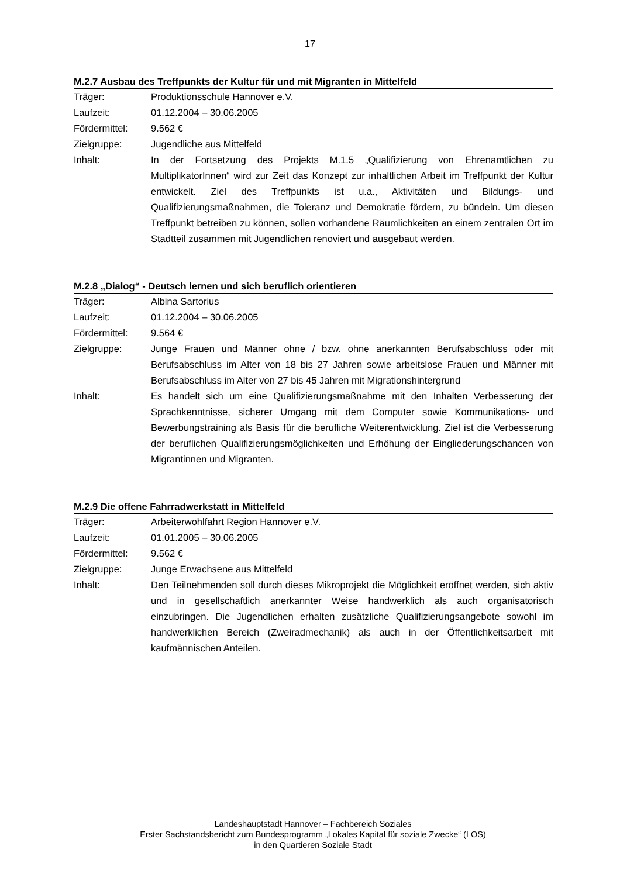17
M.2.7 Ausbau des Treffpunkts der Kultur für und mit Migranten in Mittelfeld
| Träger: | Produktionsschule Hannover e.V. |
| Laufzeit: | 01.12.2004 – 30.06.2005 |
| Fördermittel: | 9.562 € |
| Zielgruppe: | Jugendliche aus Mittelfeld |
| Inhalt: | In der Fortsetzung des Projekts M.1.5 „Qualifizierung von Ehrenamtlichen zu MultiplikatorInnen“ wird zur Zeit das Konzept zur inhaltlichen Arbeit im Treffpunkt der Kultur entwickelt. Ziel des Treffpunkts ist u.a., Aktivitäten und Bildungs- und Qualifizierungsmaßnahmen, die Toleranz und Demokratie fördern, zu bündeln. Um diesen Treffpunkt betreiben zu können, sollen vorhandene Räumlichkeiten an einem zentralen Ort im Stadtteil zusammen mit Jugendlichen renoviert und ausgebaut werden. |
M.2.8 „Dialog“ - Deutsch lernen und sich beruflich orientieren
| Träger: | Albina Sartorius |
| Laufzeit: | 01.12.2004 – 30.06.2005 |
| Fördermittel: | 9.564 € |
| Zielgruppe: | Junge Frauen und Männer ohne / bzw. ohne anerkannten Berufsabschluss oder mit Berufsabschluss im Alter von 18 bis 27 Jahren sowie arbeitslose Frauen und Männer mit Berufsabschluss im Alter von 27 bis 45 Jahren mit Migrationshintergrund |
| Inhalt: | Es handelt sich um eine Qualifizierungsmaßnahme mit den Inhalten Verbesserung der Sprachkenntnisse, sicherer Umgang mit dem Computer sowie Kommunikations- und Bewerbungstraining als Basis für die berufliche Weiterentwicklung. Ziel ist die Verbesserung der beruflichen Qualifizierungsmöglichkeiten und Erhöhung der Eingliederungschancen von Migrantinnen und Migranten. |
M.2.9 Die offene Fahrradwerkstatt in Mittelfeld
| Träger: | Arbeiterwohlfahrt Region Hannover e.V. |
| Laufzeit: | 01.01.2005 – 30.06.2005 |
| Fördermittel: | 9.562 € |
| Zielgruppe: | Junge Erwachsene aus Mittelfeld |
| Inhalt: | Den Teilnehmenden soll durch dieses Mikroprojekt die Möglichkeit eröffnet werden, sich aktiv und in gesellschaftlich anerkannter Weise handwerklich als auch organisatorisch einzubringen. Die Jugendlichen erhalten zusätzliche Qualifizierungsangebote sowohl im handwerklichen Bereich (Zweiradmechanik) als auch in der Öffentlichkeitsarbeit mit kaufmännischen Anteilen. |
Landeshauptstadt Hannover – Fachbereich Soziales
Erster Sachstandsbericht zum Bundesprogramm „Lokales Kapital für soziale Zwecke“ (LOS)
in den Quartieren Soziale Stadt